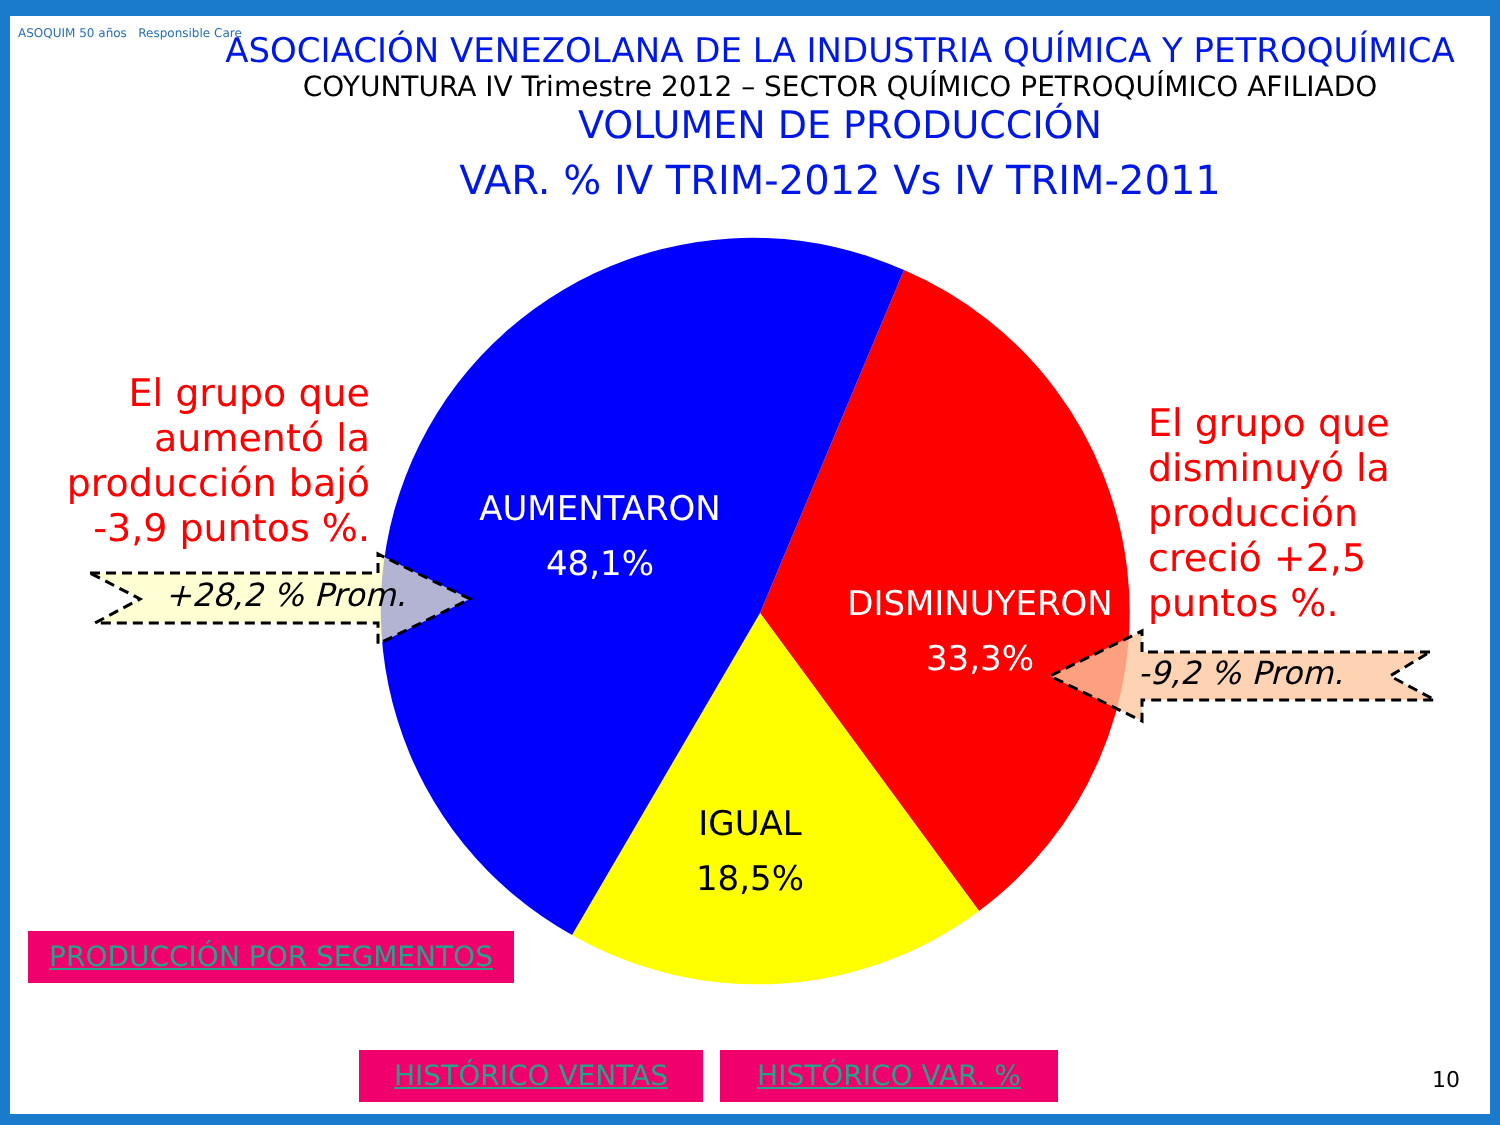ASOQUIM 50 años Responsible Care
ASOCIACIÓN VENEZOLANA DE LA INDUSTRIA QUÍMICA Y PETROQUÍMICA
COYUNTURA IV Trimestre 2012 – SECTOR QUÍMICO PETROQUÍMICO AFILIADO
VOLUMEN DE PRODUCCIÓN
VAR. % IV TRIM-2012 Vs IV TRIM-2011
El grupo que aumentó la producción bajó -3,9 puntos %.
El grupo que
disminuyó la
producción
creció +2,5
puntos %.
AUMENTARON
48,1%
DISMINUYERON
33,3%
IGUAL
18,5%
+28,2 % Prom.
-9,2 % Prom.
PRODUCCIÓN POR SEGMENTOS
HISTÓRICO VENTAS HISTÓRICO VAR. % 10